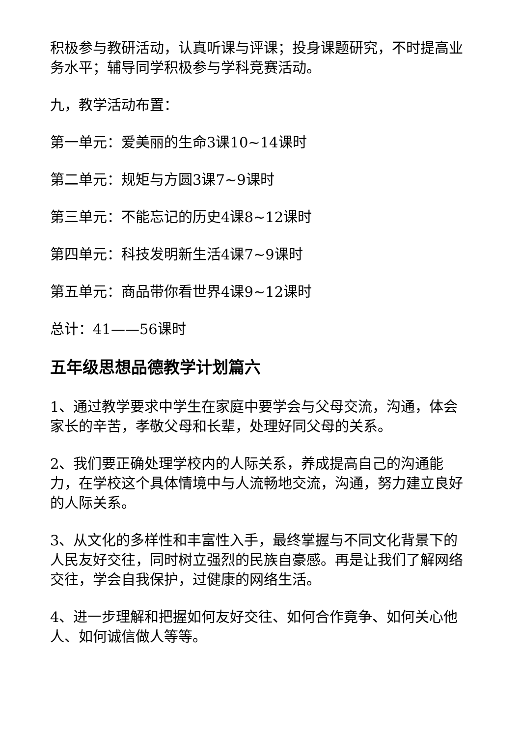积极参与教研活动，认真听课与评课；投身课题研究，不时提高业务水平；辅导同学积极参与学科竞赛活动。
九，教学活动布置：
第一单元：爱美丽的生命3课10~14课时
第二单元：规矩与方圆3课7~9课时
第三单元：不能忘记的历史4课8~12课时
第四单元：科技发明新生活4课7~9课时
第五单元：商品带你看世界4课9~12课时
总计：41——56课时
五年级思想品德教学计划篇六
1、通过教学要求中学生在家庭中要学会与父母交流，沟通，体会家长的辛苦，孝敬父母和长辈，处理好同父母的关系。
2、我们要正确处理学校内的人际关系，养成提高自己的沟通能力，在学校这个具体情境中与人流畅地交流，沟通，努力建立良好的人际关系。
3、从文化的多样性和丰富性入手，最终掌握与不同文化背景下的人民友好交往，同时树立强烈的民族自豪感。再是让我们了解网络交往，学会自我保护，过健康的网络生活。
4、进一步理解和把握如何友好交往、如何合作竟争、如何关心他人、如何诚信做人等等。